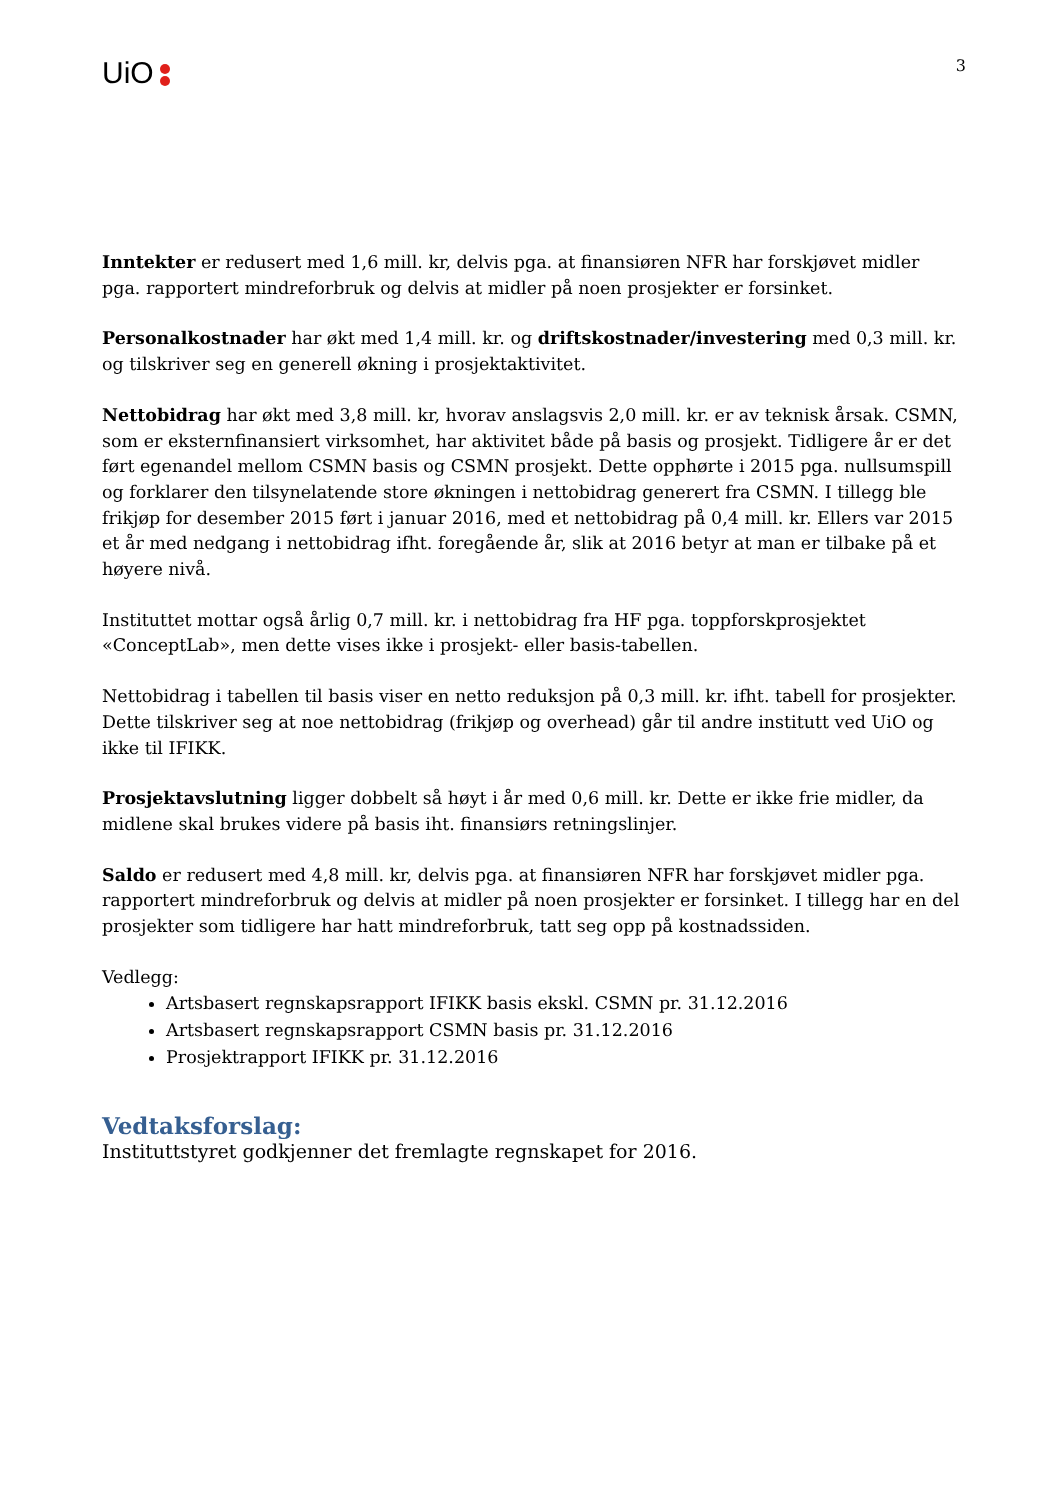UiO
3
Inntekter er redusert med 1,6 mill. kr, delvis pga. at finansiøren NFR har forskjøvet midler pga. rapportert mindreforbruk og delvis at midler på noen prosjekter er forsinket.
Personalkostnader har økt med 1,4 mill. kr. og driftskostnader/investering med 0,3 mill. kr. og tilskriver seg en generell økning i prosjektaktivitet.
Nettobidrag har økt med 3,8 mill. kr, hvorav anslagsvis 2,0 mill. kr. er av teknisk årsak. CSMN, som er eksternfinansiert virksomhet, har aktivitet både på basis og prosjekt. Tidligere år er det ført egenandel mellom CSMN basis og CSMN prosjekt. Dette opphørte i 2015 pga. nullsumspill og forklarer den tilsynelatende store økningen i nettobidrag generert fra CSMN. I tillegg ble frikjøp for desember 2015 ført i januar 2016, med et nettobidrag på 0,4 mill. kr. Ellers var 2015 et år med nedgang i nettobidrag ifht. foregående år, slik at 2016 betyr at man er tilbake på et høyere nivå.
Instituttet mottar også årlig 0,7 mill. kr. i nettobidrag fra HF pga. toppforskprosjektet «ConceptLab», men dette vises ikke i prosjekt- eller basis-tabellen.
Nettobidrag i tabellen til basis viser en netto reduksjon på 0,3 mill. kr. ifht. tabell for prosjekter. Dette tilskriver seg at noe nettobidrag (frikjøp og overhead) går til andre institutt ved UiO og ikke til IFIKK.
Prosjektavslutning ligger dobbelt så høyt i år med 0,6 mill. kr. Dette er ikke frie midler, da midlene skal brukes videre på basis iht. finansiørs retningslinjer.
Saldo er redusert med 4,8 mill. kr, delvis pga. at finansiøren NFR har forskjøvet midler pga. rapportert mindreforbruk og delvis at midler på noen prosjekter er forsinket. I tillegg har en del prosjekter som tidligere har hatt mindreforbruk, tatt seg opp på kostnadssiden.
Vedlegg:
Artsbasert regnskapsrapport IFIKK basis ekskl. CSMN pr. 31.12.2016
Artsbasert regnskapsrapport CSMN basis pr. 31.12.2016
Prosjektrapport IFIKK pr. 31.12.2016
Vedtaksforslag:
Instituttstyret godkjenner det fremlagte regnskapet for 2016.